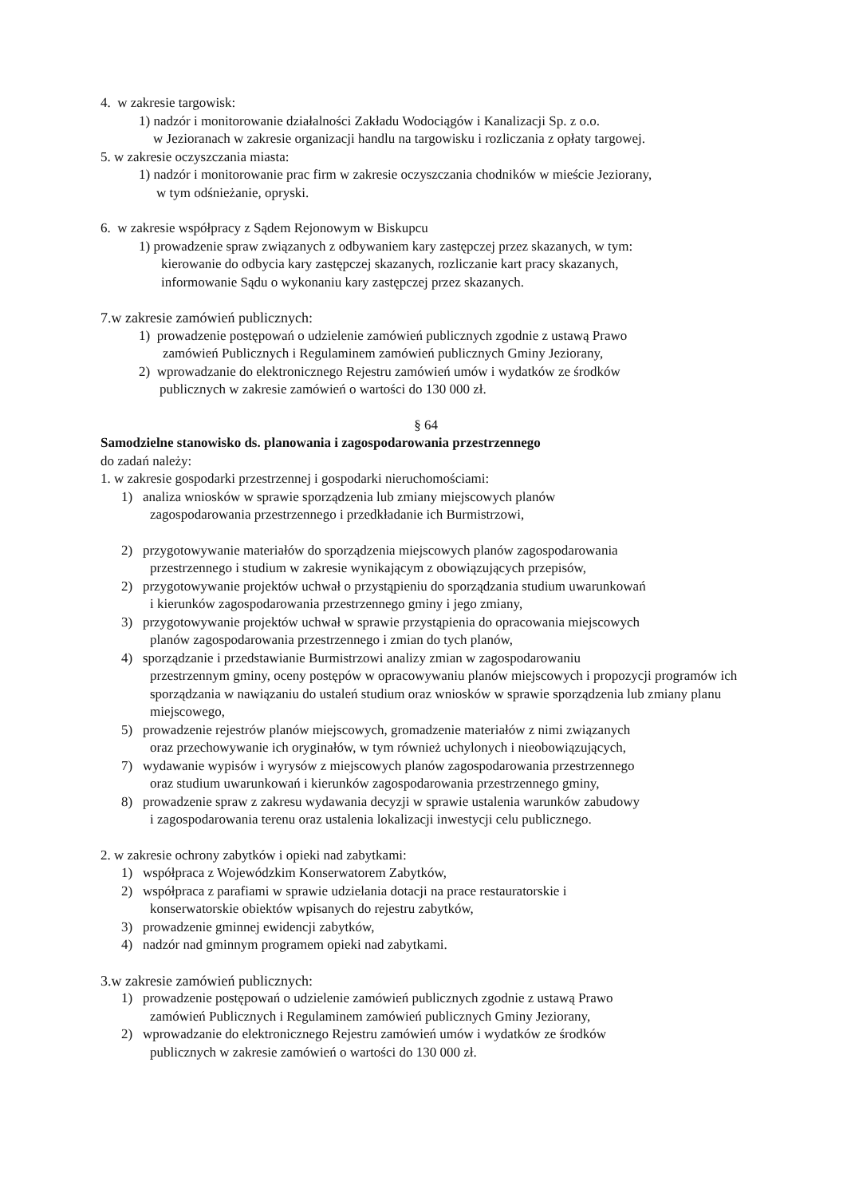4. w zakresie targowisk:
1) nadzór i monitorowanie działalności Zakładu Wodociągów i Kanalizacji Sp. z o.o.
w Jezioranach w zakresie organizacji handlu na targowisku i rozliczania z opłaty targowej.
5. w zakresie oczyszczania miasta:
1) nadzór i monitorowanie prac firm w zakresie oczyszczania chodników w mieście Jeziorany,
w tym odśnieżanie, opryski.
6. w zakresie współpracy z Sądem Rejonowym w Biskupcu
1) prowadzenie spraw związanych z odbywaniem kary zastępczej przez skazanych, w tym:
kierowanie do odbycia kary zastępczej skazanych, rozliczanie kart pracy skazanych,
informowanie Sądu o wykonaniu kary zastępczej przez skazanych.
7.w zakresie zamówień publicznych:
1) prowadzenie postępowań o udzielenie zamówień publicznych zgodnie z ustawą Prawo
zamówień Publicznych i Regulaminem zamówień publicznych Gminy Jeziorany,
2) wprowadzanie do elektronicznego Rejestru zamówień umów i wydatków ze środków
publicznych w zakresie zamówień o wartości do 130 000 zł.
§ 64
Samodzielne stanowisko ds. planowania i zagospodarowania przestrzennego
do zadań należy:
1. w zakresie gospodarki przestrzennej i gospodarki nieruchomościami:
1) analiza wniosków w sprawie sporządzenia lub zmiany miejscowych planów
zagospodarowania przestrzennego i przedkładanie ich Burmistrzowi,
2) przygotowywanie materiałów do sporządzenia miejscowych planów zagospodarowania
przestrzennego i studium w zakresie wynikającym z obowiązujących przepisów,
2) przygotowywanie projektów uchwał o przystąpieniu do sporządzania studium uwarunkowań
i kierunków zagospodarowania przestrzennego gminy i jego zmiany,
3) przygotowywanie projektów uchwał w sprawie przystąpienia do opracowania miejscowych
planów zagospodarowania przestrzennego i zmian do tych planów,
4) sporządzanie i przedstawianie Burmistrzowi analizy zmian w zagospodarowaniu
przestrzennym gminy, oceny postępów w opracowywaniu planów miejscowych i propozycji programów ich sporządzania w nawiązaniu do ustaleń studium oraz wniosków w sprawie sporządzenia lub zmiany planu miejscowego,
5) prowadzenie rejestrów planów miejscowych, gromadzenie materiałów z nimi związanych
oraz przechowywanie ich oryginałów, w tym również uchylonych i nieobowiązujących,
7) wydawanie wypisów i wyrysów z miejscowych planów zagospodarowania przestrzennego
oraz studium uwarunkowań i kierunków zagospodarowania przestrzennego gminy,
8) prowadzenie spraw z zakresu wydawania decyzji w sprawie ustalenia warunków zabudowy
i zagospodarowania terenu oraz ustalenia lokalizacji inwestycji celu publicznego.
2. w zakresie ochrony zabytków i opieki nad zabytkami:
1) współpraca z Wojewódzkim Konserwatorem Zabytków,
2) współpraca z parafiami w sprawie udzielania dotacji na prace restauratorskie i
konserwatorskie obiektów wpisanych do rejestru zabytków,
3) prowadzenie gminnej ewidencji zabytków,
4) nadzór nad gminnym programem opieki nad zabytkami.
3.w zakresie zamówień publicznych:
1) prowadzenie postępowań o udzielenie zamówień publicznych zgodnie z ustawą Prawo
zamówień Publicznych i Regulaminem zamówień publicznych Gminy Jeziorany,
2) wprowadzanie do elektronicznego Rejestru zamówień umów i wydatków ze środków
publicznych w zakresie zamówień o wartości do 130 000 zł.